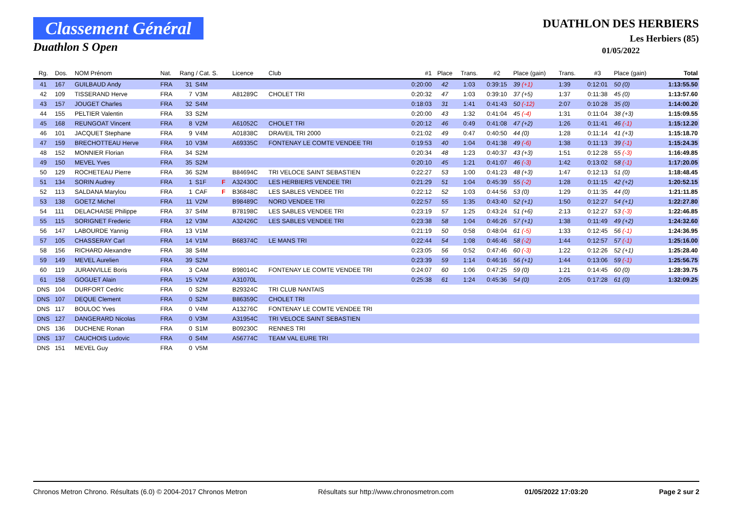Classement Général
Duathlon S Open
DUATHLON DES HERBIERS
Les Herbiers (85)
01/05/2022
| Rg. | Dos. | NOM Prénom | Nat. | Rang / Cat. S. | | | Licence | Club | #1 | Place | Trans. | #2 | Place (gain) | Trans. | #3 | Place (gain) | Total |
| --- | --- | --- | --- | --- | --- | --- | --- | --- | --- | --- | --- | --- | --- | --- | --- | --- | --- |
| 41 | 167 | GUILBAUD Andy | FRA | 31 | S4M | | | | 0:20:00 | 42 | 1:03 | 0:39:15 | 39 (+1) | 1:39 | 0:12:01 | 50 (0) | 1:13:55.50 |
| 42 | 109 | TISSERAND Herve | FRA | 7 | V3M | | A81289C | CHOLET TRI | 0:20:32 | 47 | 1:03 | 0:39:10 | 37 (+5) | 1:37 | 0:11:38 | 45 (0) | 1:13:57.60 |
| 43 | 157 | JOUGET Charles | FRA | 32 | S4M | | | | 0:18:03 | 31 | 1:41 | 0:41:43 | 50 (-12) | 2:07 | 0:10:28 | 35 (0) | 1:14:00.20 |
| 44 | 155 | PELTIER Valentin | FRA | 33 | S2M | | | | 0:20:00 | 43 | 1:32 | 0:41:04 | 45 (-4) | 1:31 | 0:11:04 | 38 (+3) | 1:15:09.55 |
| 45 | 168 | REUNGOAT Vincent | FRA | 8 | V2M | | A61052C | CHOLET TRI | 0:20:12 | 46 | 0:49 | 0:41:08 | 47 (+2) | 1:26 | 0:11:41 | 46 (-1) | 1:15:12.20 |
| 46 | 101 | JACQUET Stephane | FRA | 9 | V4M | | A01838C | DRAVEIL TRI 2000 | 0:21:02 | 49 | 0:47 | 0:40:50 | 44 (0) | 1:28 | 0:11:14 | 41 (+3) | 1:15:18.70 |
| 47 | 159 | BRECHOTTEAU Herve | FRA | 10 | V3M | | A69335C | FONTENAY LE COMTE VENDEE TRI | 0:19:53 | 40 | 1:04 | 0:41:38 | 49 (-6) | 1:38 | 0:11:13 | 39 (-1) | 1:15:24.35 |
| 48 | 152 | MONNIER Florian | FRA | 34 | S2M | | | | 0:20:34 | 48 | 1:23 | 0:40:37 | 43 (+3) | 1:51 | 0:12:28 | 55 (-3) | 1:16:49.85 |
| 49 | 150 | MEVEL Yves | FRA | 35 | S2M | | | | 0:20:10 | 45 | 1:21 | 0:41:07 | 46 (-3) | 1:42 | 0:13:02 | 58 (-1) | 1:17:20.05 |
| 50 | 129 | ROCHETEAU Pierre | FRA | 36 | S2M | | B84694C | TRI VELOCE SAINT SEBASTIEN | 0:22:27 | 53 | 1:00 | 0:41:23 | 48 (+3) | 1:47 | 0:12:13 | 51 (0) | 1:18:48.45 |
| 51 | 134 | SORIN Audrey | FRA | 1 | S1F | F | A32430C | LES HERBIERS VENDEE TRI | 0:21:29 | 51 | 1:04 | 0:45:39 | 55 (-2) | 1:28 | 0:11:15 | 42 (+2) | 1:20:52.15 |
| 52 | 113 | SALDANA Marylou | FRA | 1 | CAF | F | B36848C | LES SABLES VENDEE TRI | 0:22:12 | 52 | 1:03 | 0:44:56 | 53 (0) | 1:29 | 0:11:35 | 44 (0) | 1:21:11.85 |
| 53 | 138 | GOETZ Michel | FRA | 11 | V2M | | B98489C | NORD VENDEE TRI | 0:22:57 | 55 | 1:35 | 0:43:40 | 52 (+1) | 1:50 | 0:12:27 | 54 (+1) | 1:22:27.80 |
| 54 | 111 | DELACHAISE Philippe | FRA | 37 | S4M | | B78198C | LES SABLES VENDEE TRI | 0:23:19 | 57 | 1:25 | 0:43:24 | 51 (+6) | 2:13 | 0:12:27 | 53 (-3) | 1:22:46.85 |
| 55 | 115 | SORIGNET Frederic | FRA | 12 | V3M | | A32426C | LES SABLES VENDEE TRI | 0:23:38 | 58 | 1:04 | 0:46:26 | 57 (+1) | 1:38 | 0:11:49 | 49 (+2) | 1:24:32.60 |
| 56 | 147 | LABOURDE Yannig | FRA | 13 | V1M | | | | 0:21:19 | 50 | 0:58 | 0:48:04 | 61 (-5) | 1:33 | 0:12:45 | 56 (-1) | 1:24:36.95 |
| 57 | 105 | CHASSERAY Carl | FRA | 14 | V1M | | B68374C | LE MANS TRI | 0:22:44 | 54 | 1:08 | 0:46:46 | 58 (-2) | 1:44 | 0:12:57 | 57 (-1) | 1:25:16.00 |
| 58 | 156 | RICHARD Alexandre | FRA | 38 | S4M | | | | 0:23:05 | 56 | 0:52 | 0:47:46 | 60 (-3) | 1:22 | 0:12:26 | 52 (+1) | 1:25:28.40 |
| 59 | 149 | MEVEL Aurelien | FRA | 39 | S2M | | | | 0:23:39 | 59 | 1:14 | 0:46:16 | 56 (+1) | 1:44 | 0:13:06 | 59 (-1) | 1:25:56.75 |
| 60 | 119 | JURANVILLE Boris | FRA | 3 | CAM | | B98014C | FONTENAY LE COMTE VENDEE TRI | 0:24:07 | 60 | 1:06 | 0:47:25 | 59 (0) | 1:21 | 0:14:45 | 60 (0) | 1:28:39.75 |
| 61 | 158 | GOGUET Alain | FRA | 15 | V2M | | A31070L | | 0:25:38 | 61 | 1:24 | 0:45:36 | 54 (0) | 2:05 | 0:17:28 | 61 (0) | 1:32:09.25 |
| DNS | 104 | DURFORT Cedric | FRA | 0 | S2M | | B29324C | TRI CLUB NANTAIS | | | | | | | | | |
| DNS | 107 | DEQUE Clement | FRA | 0 | S2M | | B86359C | CHOLET TRI | | | | | | | | | |
| DNS | 117 | BOULOC Yves | FRA | 0 | V4M | | A13276C | FONTENAY LE COMTE VENDEE TRI | | | | | | | | | |
| DNS | 127 | DANGERARD Nicolas | FRA | 0 | V3M | | A31954C | TRI VELOCE SAINT SEBASTIEN | | | | | | | | | |
| DNS | 136 | DUCHENE Ronan | FRA | 0 | S1M | | B09230C | RENNES TRI | | | | | | | | | |
| DNS | 137 | CAUCHOIS Ludovic | FRA | 0 | S4M | | A56774C | TEAM VAL EURE TRI | | | | | | | | | |
| DNS | 151 | MEVEL Guy | FRA | 0 | V5M | | | | | | | | | | | | |
Chronos Metron Chrono. Résultats (6.0) © 2004-2017 Chronos Metron Résultats sur http://www.chronosmetron.com 01/05/2022 17:03:20 Page 2 sur 2